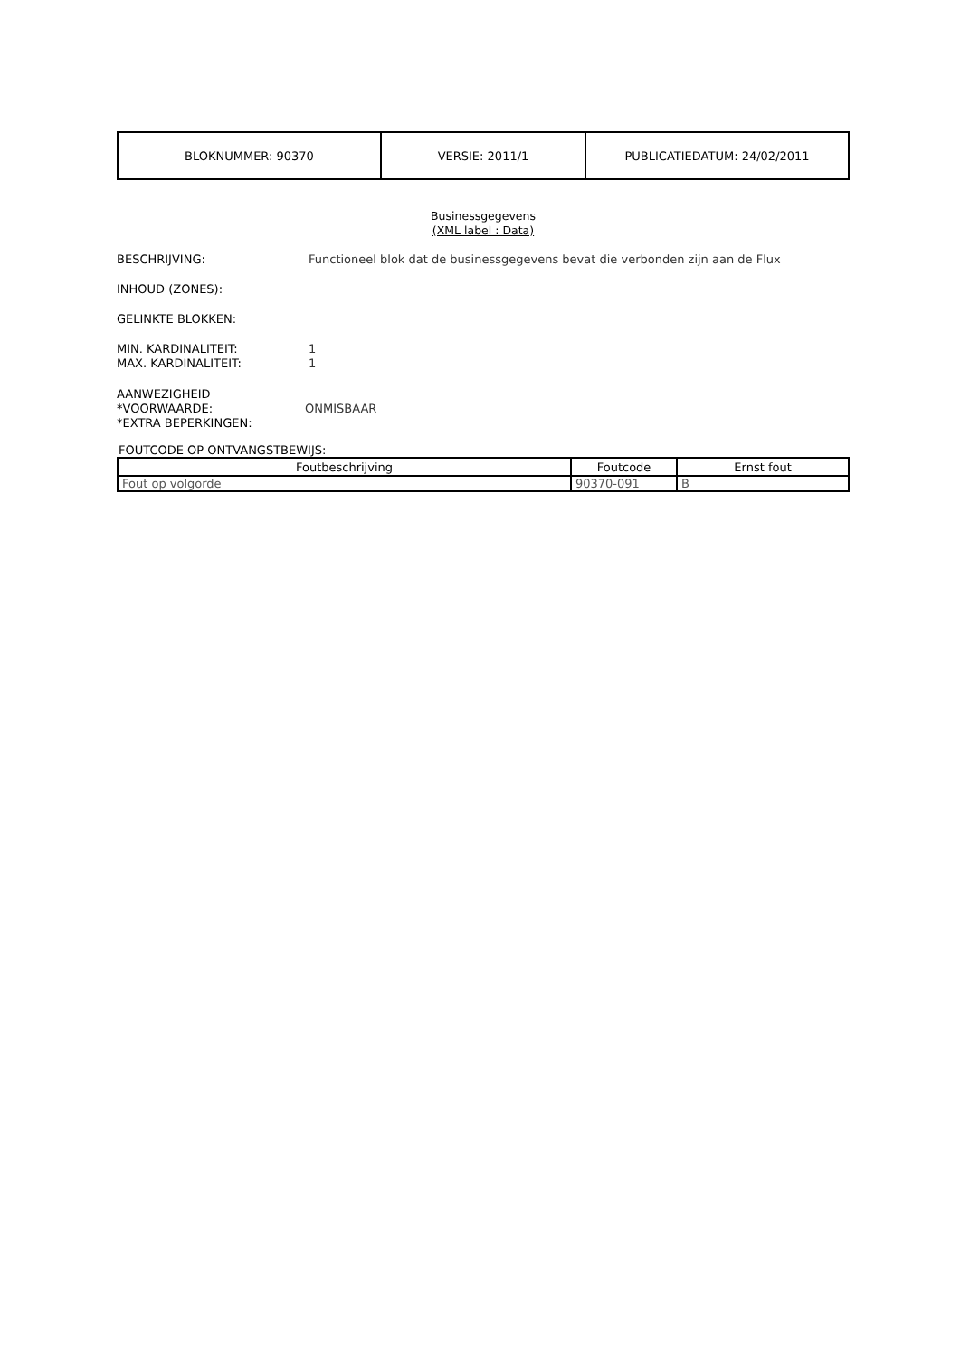| BLOKNUMMER: 90370 | VERSIE: 2011/1 | PUBLICATIEDATUM: 24/02/2011 |
Businessgegevens
(XML label : Data)
BESCHRIJVING: Functioneel blok dat de businessgegevens bevat die verbonden zijn aan de Flux
INHOUD (ZONES):
GELINKTE BLOKKEN:
MIN. KARDINALITEIT: 1
MAX. KARDINALITEIT: 1
AANWEZIGHEID
*VOORWAARDE: ONMISBAAR
*EXTRA BEPERKINGEN:
FOUTCODE OP ONTVANGSTBEWIJS:
| Foutbeschrijving | Foutcode | Ernst fout |
| --- | --- | --- |
| Fout op volgorde | 90370-091 | B |